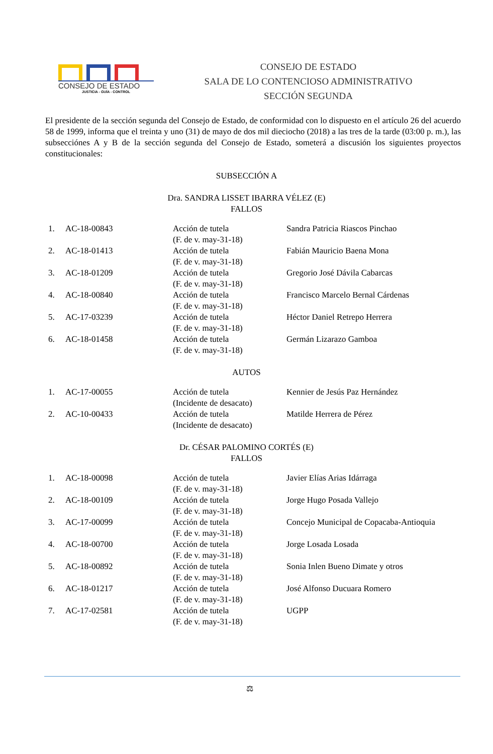CONSEJO DE ESTADO
JUSTICIA - GUÍA - CONTROL
CONSEJO DE ESTADO
SALA DE LO CONTENCIOSO ADMINISTRATIVO
SECCIÓN SEGUNDA
El presidente de la sección segunda del Consejo de Estado, de conformidad con lo dispuesto en el artículo 26 del acuerdo 58 de 1999, informa que el treinta y uno (31) de mayo de dos mil dieciocho (2018) a las tres de la tarde (03:00 p. m.), las subsecciónes A y B de la sección segunda del Consejo de Estado, someterá a discusión los siguientes proyectos constitucionales:
SUBSECCIÓN A
Dra. SANDRA LISSET IBARRA VÉLEZ (E)
FALLOS
| 1. | AC-18-00843 | Acción de tutela (F. de v. may-31-18) | Sandra Patricia Riascos Pinchao |
| 2. | AC-18-01413 | Acción de tutela (F. de v. may-31-18) | Fabián Mauricio Baena Mona |
| 3. | AC-18-01209 | Acción de tutela (F. de v. may-31-18) | Gregorio José Dávila Cabarcas |
| 4. | AC-18-00840 | Acción de tutela (F. de v. may-31-18) | Francisco Marcelo Bernal Cárdenas |
| 5. | AC-17-03239 | Acción de tutela (F. de v. may-31-18) | Héctor Daniel Retrepo Herrera |
| 6. | AC-18-01458 | Acción de tutela (F. de v. may-31-18) | Germán Lizarazo Gamboa |
AUTOS
| 1. | AC-17-00055 | Acción de tutela (Incidente de desacato) | Kennier de Jesús Paz Hernández |
| 2. | AC-10-00433 | Acción de tutela (Incidente de desacato) | Matilde Herrera de Pérez |
Dr. CÉSAR PALOMINO CORTÉS (E)
FALLOS
| 1. | AC-18-00098 | Acción de tutela (F. de v. may-31-18) | Javier Elías Arias Idárraga |
| 2. | AC-18-00109 | Acción de tutela (F. de v. may-31-18) | Jorge Hugo Posada Vallejo |
| 3. | AC-17-00099 | Acción de tutela (F. de v. may-31-18) | Concejo Municipal de Copacaba-Antioquia |
| 4. | AC-18-00700 | Acción de tutela (F. de v. may-31-18) | Jorge Losada Losada |
| 5. | AC-18-00892 | Acción de tutela (F. de v. may-31-18) | Sonia Inlen Bueno Dimate y otros |
| 6. | AC-18-01217 | Acción de tutela (F. de v. may-31-18) | José Alfonso Ducuara Romero |
| 7. | AC-17-02581 | Acción de tutela (F. de v. may-31-18) | UGPP |
⚖